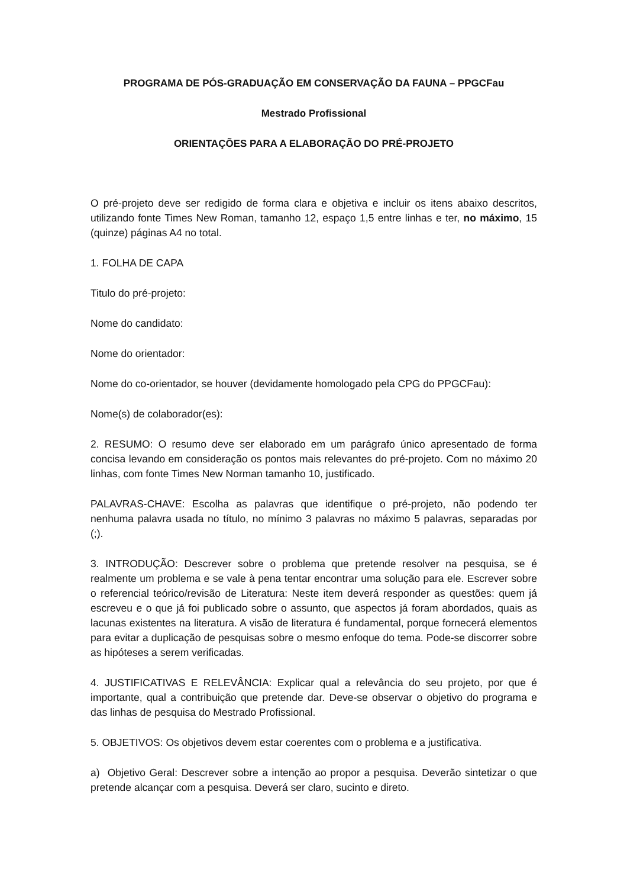PROGRAMA DE PÓS-GRADUAÇÃO EM CONSERVAÇÃO DA FAUNA – PPGCFau
Mestrado Profissional
ORIENTAÇÕES PARA A ELABORAÇÃO DO PRÉ-PROJETO
O pré-projeto deve ser redigido de forma clara e objetiva e incluir os itens abaixo descritos, utilizando fonte Times New Roman, tamanho 12, espaço 1,5 entre linhas e ter, no máximo, 15 (quinze) páginas A4 no total.
1. FOLHA DE CAPA
Titulo do pré-projeto:
Nome do candidato:
Nome do orientador:
Nome do co-orientador, se houver (devidamente homologado pela CPG do PPGCFau):
Nome(s) de colaborador(es):
2. RESUMO: O resumo deve ser elaborado em um parágrafo único apresentado de forma concisa levando em consideração os pontos mais relevantes do pré-projeto. Com no máximo 20 linhas, com fonte Times New Norman tamanho 10, justificado.
PALAVRAS-CHAVE: Escolha as palavras que identifique o pré-projeto, não podendo ter nenhuma palavra usada no título, no mínimo 3 palavras no máximo 5 palavras, separadas por (;).
3. INTRODUÇÃO: Descrever sobre o problema que pretende resolver na pesquisa, se é realmente um problema e se vale à pena tentar encontrar uma solução para ele. Escrever sobre o referencial teórico/revisão de Literatura: Neste item deverá responder as questões: quem já́ escreveu e o que já́ foi publicado sobre o assunto, que aspectos já foram abordados, quais as lacunas existentes na literatura. A visão de literatura é fundamental, porque fornecerá elementos para evitar a duplicação de pesquisas sobre o mesmo enfoque do tema. Pode-se discorrer sobre as hipóteses a serem verificadas.
4. JUSTIFICATIVAS E RELEVÂNCIA: Explicar qual a relevância do seu projeto, por que é importante, qual a contribuição que pretende dar. Deve-se observar o objetivo do programa e das linhas de pesquisa do Mestrado Profissional.
5. OBJETIVOS: Os objetivos devem estar coerentes com o problema e a justificativa.
a) Objetivo Geral: Descrever sobre a intenção ao propor a pesquisa. Deverão sintetizar o que pretende alcançar com a pesquisa. Deverá ser claro, sucinto e direto.